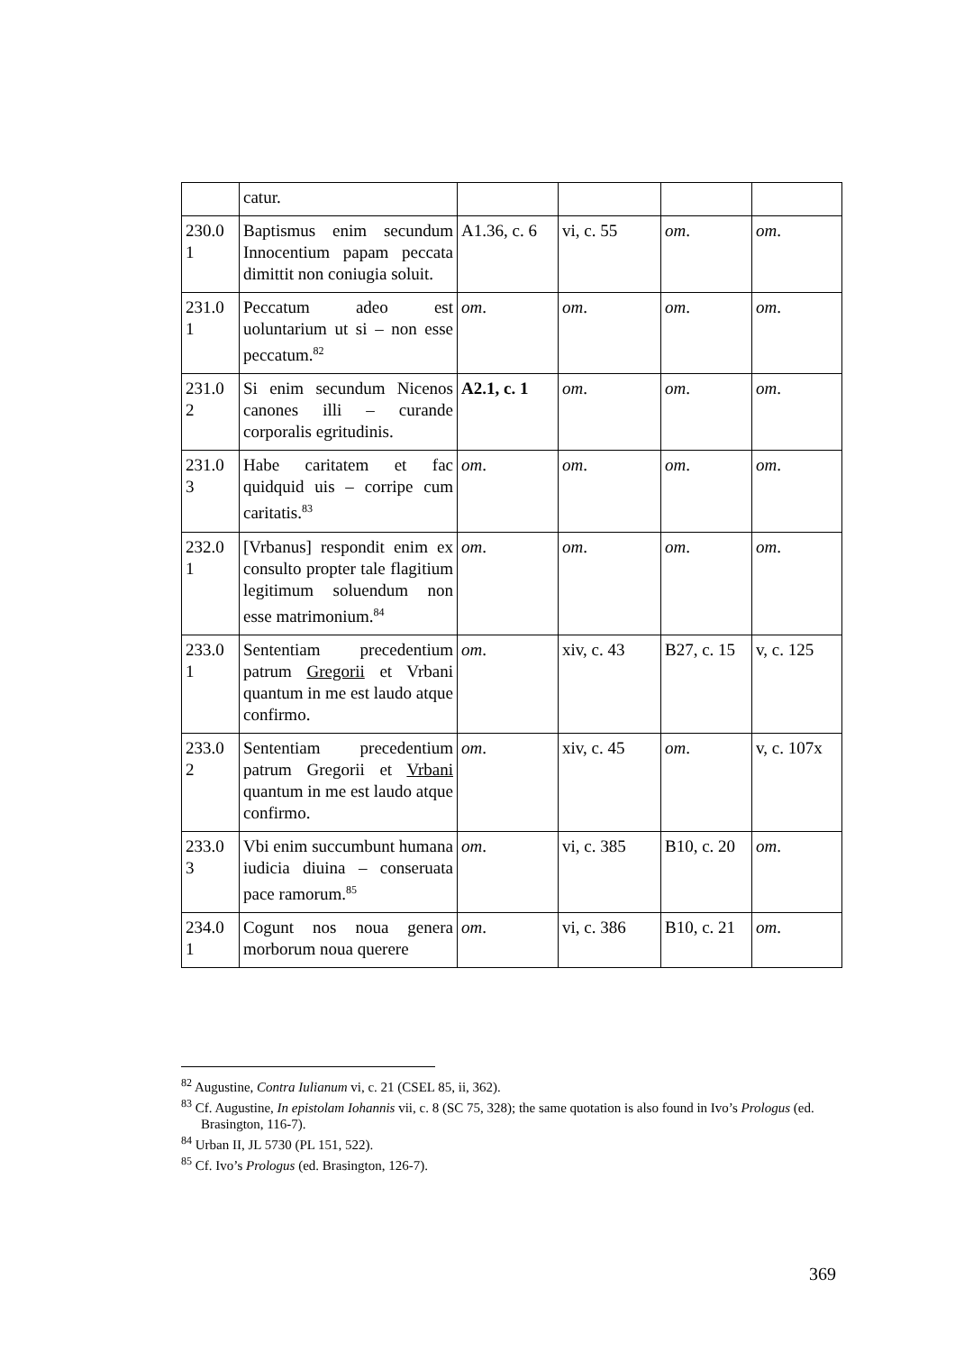| | catur. | | | | |
| 230.0 1 | Baptismus enim secundum Innocentium papam peccata dimittit non coniugia soluit. | A1.36, c. 6 | vi, c. 55 | om . | om . |
| 231.0 1 | Peccatum adeo est uoluntarium ut si – non esse peccatum.<sup>82</sup> | om . | om . | om . | om . |
| 231.0 2 | Si enim secundum Nicenos canones illi – curande corporalis egritudinis. | A2.1, c. 1 | om . | om . | om . |
| 231.0 3 | Habe caritatem et fac quidquid uis – corripe cum caritatis.<sup>83</sup> | om . | om . | om . | om . |
| 232.0 1 | [Vrbanus] respondit enim ex consulto propter tale flagitium legitimum soluendum non esse matrimonium.<sup>84</sup> | om . | om . | om . | om . |
| 233.0 1 | Sententiam precedentium patrum Gregorii et Vrbani quantum in me est laudo atque confirmo. | om . | xiv, c. 43 | B27, c. 15 | v, c. 125 |
| 233.0 2 | Sententiam precedentium patrum Gregorii et Vrbani quantum in me est laudo atque confirmo. | om . | xiv, c. 45 | om . | v, c. 107x |
| 233.0 3 | Vbi enim succumbunt humana iudicia diuina – conseruata pace ramorum.<sup>85</sup> | om . | vi, c. 385 | B10, c. 20 | om . |
| 234.0 1 | Cogunt nos noua genera morborum noua querere | om . | vi, c. 386 | B10, c. 21 | om . |
<sup>82</sup> Augustine, Contra Iulianum vi, c. 21 (CSEL 85, ii, 362).
<sup>83</sup> Cf. Augustine, In epistolam Iohannis vii, c. 8 (SC 75, 328); the same quotation is also found in Ivo’s Prologus (ed. Brasington, 116-7).
<sup>84</sup> Urban II, JL 5730 (PL 151, 522).
<sup>85</sup> Cf. Ivo’s Prologus (ed. Brasington, 126-7).
369